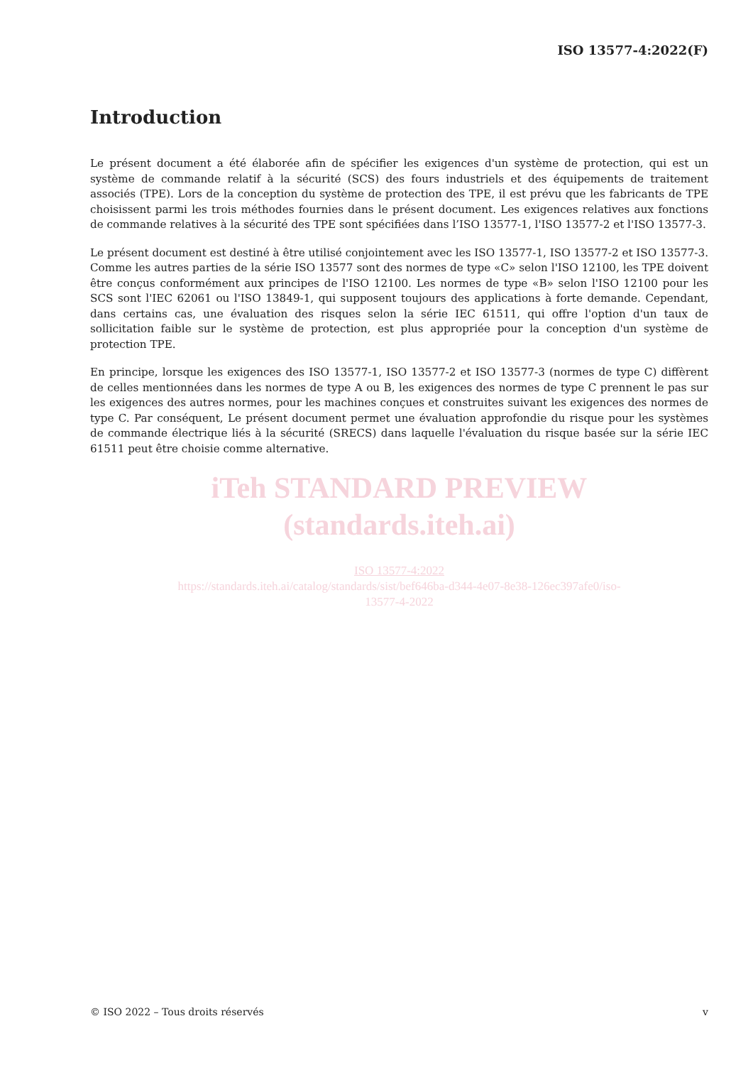ISO 13577-4:2022(F)
Introduction
Le présent document a été élaborée afin de spécifier les exigences d'un système de protection, qui est un système de commande relatif à la sécurité (SCS) des fours industriels et des équipements de traitement associés (TPE). Lors de la conception du système de protection des TPE, il est prévu que les fabricants de TPE choisissent parmi les trois méthodes fournies dans le présent document. Les exigences relatives aux fonctions de commande relatives à la sécurité des TPE sont spécifiées dans l’ISO 13577-1, l'ISO 13577-2 et l'ISO 13577-3.
Le présent document est destiné à être utilisé conjointement avec les ISO 13577-1, ISO 13577-2 et ISO 13577-3. Comme les autres parties de la série ISO 13577 sont des normes de type «C» selon l'ISO 12100, les TPE doivent être conçus conformément aux principes de l'ISO 12100. Les normes de type «B» selon l'ISO 12100 pour les SCS sont l'IEC 62061 ou l'ISO 13849-1, qui supposent toujours des applications à forte demande. Cependant, dans certains cas, une évaluation des risques selon la série IEC 61511, qui offre l'option d'un taux de sollicitation faible sur le système de protection, est plus appropriée pour la conception d'un système de protection TPE.
En principe, lorsque les exigences des ISO 13577-1, ISO 13577-2 et ISO 13577-3 (normes de type C) diffèrent de celles mentionnées dans les normes de type A ou B, les exigences des normes de type C prennent le pas sur les exigences des autres normes, pour les machines conçues et construites suivant les exigences des normes de type C. Par conséquent, Le présent document permet une évaluation approfondie du risque pour les systèmes de commande électrique liés à la sécurité (SRECS) dans laquelle l'évaluation du risque basée sur la série IEC 61511 peut être choisie comme alternative.
iTeh STANDARD PREVIEW
(standards.iteh.ai)
ISO 13577-4:2022
https://standards.iteh.ai/catalog/standards/sist/bef646ba-d344-4e07-8e38-126ec397afe0/iso-
13577-4-2022
© ISO 2022 – Tous droits réservés v